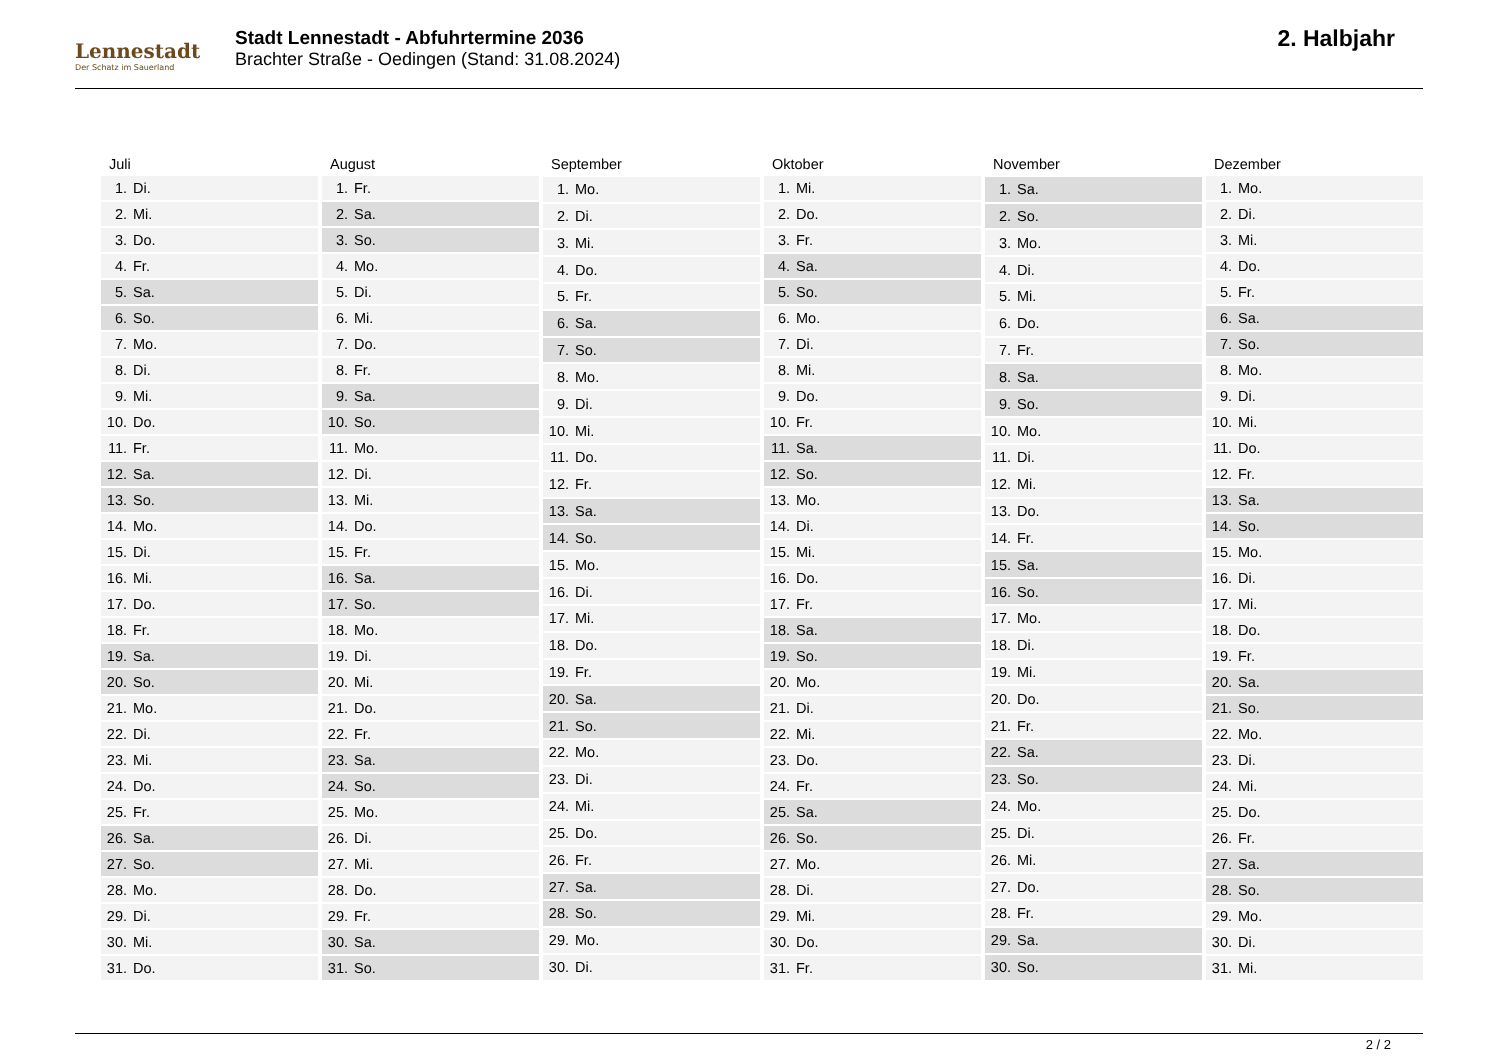Lennestadt
Der Schatz im Sauerland
Stadt Lennestadt - Abfuhrtermine 2036
Brachter Straße - Oedingen (Stand: 31.08.2024)
2. Halbjahr
| Juli | |
| --- | --- |
| 1. | Di. |
| 2. | Mi. |
| 3. | Do. |
| 4. | Fr. |
| 5. | Sa. |
| 6. | So. |
| 7. | Mo. |
| 8. | Di. |
| 9. | Mi. |
| 10. | Do. |
| 11. | Fr. |
| 12. | Sa. |
| 13. | So. |
| 14. | Mo. |
| 15. | Di. |
| 16. | Mi. |
| 17. | Do. |
| 18. | Fr. |
| 19. | Sa. |
| 20. | So. |
| 21. | Mo. |
| 22. | Di. |
| 23. | Mi. |
| 24. | Do. |
| 25. | Fr. |
| 26. | Sa. |
| 27. | So. |
| 28. | Mo. |
| 29. | Di. |
| 30. | Mi. |
| 31. | Do. |
| August | |
| --- | --- |
| 1. | Fr. |
| 2. | Sa. |
| 3. | So. |
| 4. | Mo. |
| 5. | Di. |
| 6. | Mi. |
| 7. | Do. |
| 8. | Fr. |
| 9. | Sa. |
| 10. | So. |
| 11. | Mo. |
| 12. | Di. |
| 13. | Mi. |
| 14. | Do. |
| 15. | Fr. |
| 16. | Sa. |
| 17. | So. |
| 18. | Mo. |
| 19. | Di. |
| 20. | Mi. |
| 21. | Do. |
| 22. | Fr. |
| 23. | Sa. |
| 24. | So. |
| 25. | Mo. |
| 26. | Di. |
| 27. | Mi. |
| 28. | Do. |
| 29. | Fr. |
| 30. | Sa. |
| 31. | So. |
| September | |
| --- | --- |
| 1. | Mo. |
| 2. | Di. |
| 3. | Mi. |
| 4. | Do. |
| 5. | Fr. |
| 6. | Sa. |
| 7. | So. |
| 8. | Mo. |
| 9. | Di. |
| 10. | Mi. |
| 11. | Do. |
| 12. | Fr. |
| 13. | Sa. |
| 14. | So. |
| 15. | Mo. |
| 16. | Di. |
| 17. | Mi. |
| 18. | Do. |
| 19. | Fr. |
| 20. | Sa. |
| 21. | So. |
| 22. | Mo. |
| 23. | Di. |
| 24. | Mi. |
| 25. | Do. |
| 26. | Fr. |
| 27. | Sa. |
| 28. | So. |
| 29. | Mo. |
| 30. | Di. |
| Oktober | |
| --- | --- |
| 1. | Mi. |
| 2. | Do. |
| 3. | Fr. |
| 4. | Sa. |
| 5. | So. |
| 6. | Mo. |
| 7. | Di. |
| 8. | Mi. |
| 9. | Do. |
| 10. | Fr. |
| 11. | Sa. |
| 12. | So. |
| 13. | Mo. |
| 14. | Di. |
| 15. | Mi. |
| 16. | Do. |
| 17. | Fr. |
| 18. | Sa. |
| 19. | So. |
| 20. | Mo. |
| 21. | Di. |
| 22. | Mi. |
| 23. | Do. |
| 24. | Fr. |
| 25. | Sa. |
| 26. | So. |
| 27. | Mo. |
| 28. | Di. |
| 29. | Mi. |
| 30. | Do. |
| 31. | Fr. |
| November | |
| --- | --- |
| 1. | Sa. |
| 2. | So. |
| 3. | Mo. |
| 4. | Di. |
| 5. | Mi. |
| 6. | Do. |
| 7. | Fr. |
| 8. | Sa. |
| 9. | So. |
| 10. | Mo. |
| 11. | Di. |
| 12. | Mi. |
| 13. | Do. |
| 14. | Fr. |
| 15. | Sa. |
| 16. | So. |
| 17. | Mo. |
| 18. | Di. |
| 19. | Mi. |
| 20. | Do. |
| 21. | Fr. |
| 22. | Sa. |
| 23. | So. |
| 24. | Mo. |
| 25. | Di. |
| 26. | Mi. |
| 27. | Do. |
| 28. | Fr. |
| 29. | Sa. |
| 30. | So. |
| Dezember | |
| --- | --- |
| 1. | Mo. |
| 2. | Di. |
| 3. | Mi. |
| 4. | Do. |
| 5. | Fr. |
| 6. | Sa. |
| 7. | So. |
| 8. | Mo. |
| 9. | Di. |
| 10. | Mi. |
| 11. | Do. |
| 12. | Fr. |
| 13. | Sa. |
| 14. | So. |
| 15. | Mo. |
| 16. | Di. |
| 17. | Mi. |
| 18. | Do. |
| 19. | Fr. |
| 20. | Sa. |
| 21. | So. |
| 22. | Mo. |
| 23. | Di. |
| 24. | Mi. |
| 25. | Do. |
| 26. | Fr. |
| 27. | Sa. |
| 28. | So. |
| 29. | Mo. |
| 30. | Di. |
| 31. | Mi. |
2 / 2